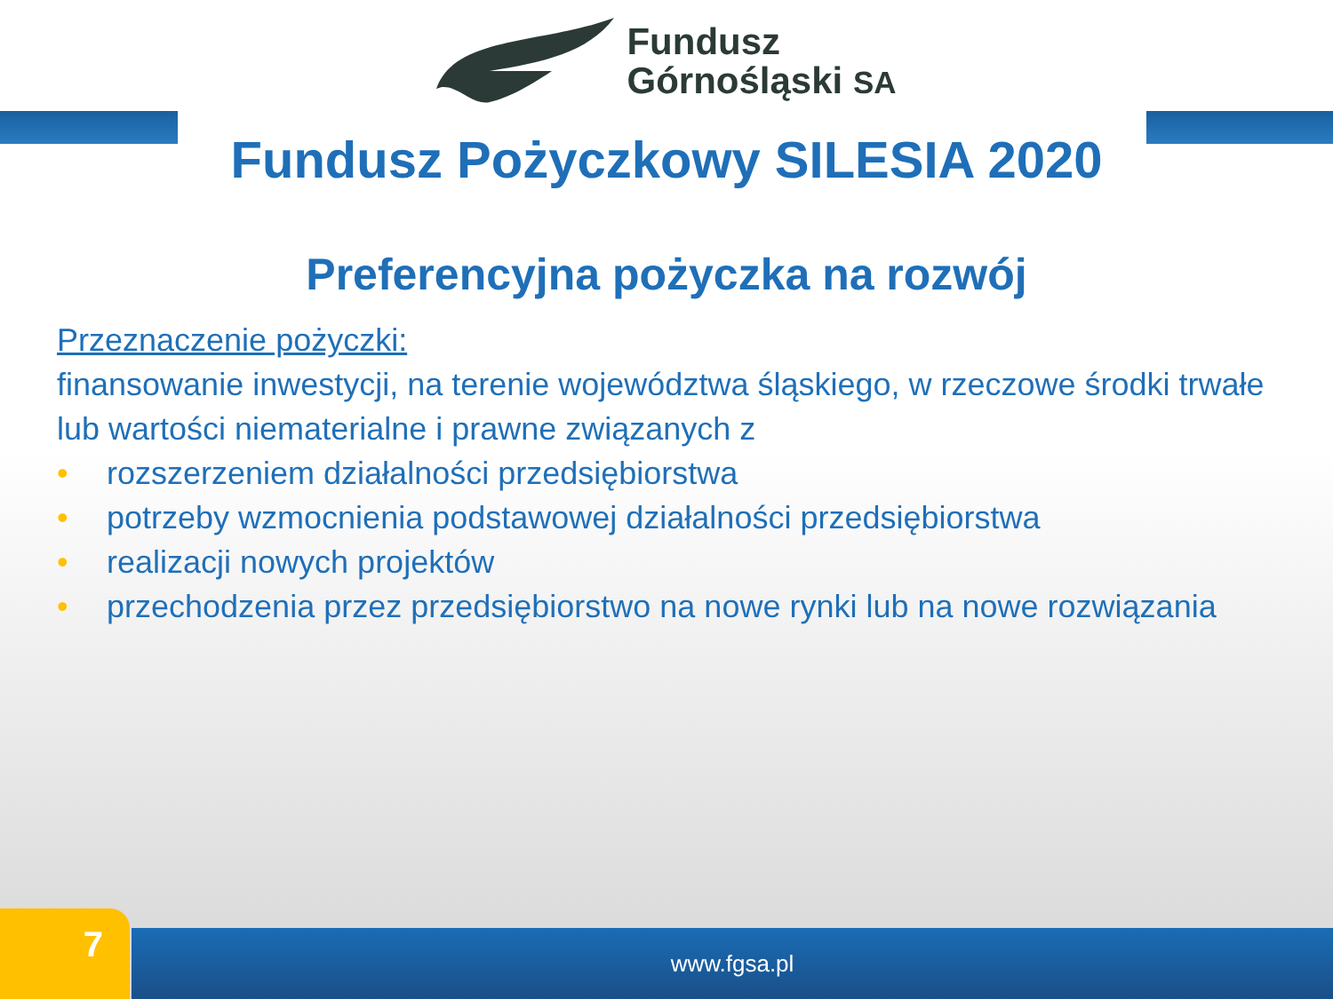Fundusz
Górnośląski SA
Fundusz Pożyczkowy SILESIA 2020
Preferencyjna pożyczka na rozwój
Przeznaczenie pożyczki:
finansowanie inwestycji, na terenie województwa śląskiego, w rzeczowe środki trwałe lub wartości niematerialne i prawne związanych z
• rozszerzeniem działalności przedsiębiorstwa
• potrzeby wzmocnienia podstawowej działalności przedsiębiorstwa
• realizacji nowych projektów
• przechodzenia przez przedsiębiorstwo na nowe rynki lub na nowe rozwiązania
7 www.fgsa.pl